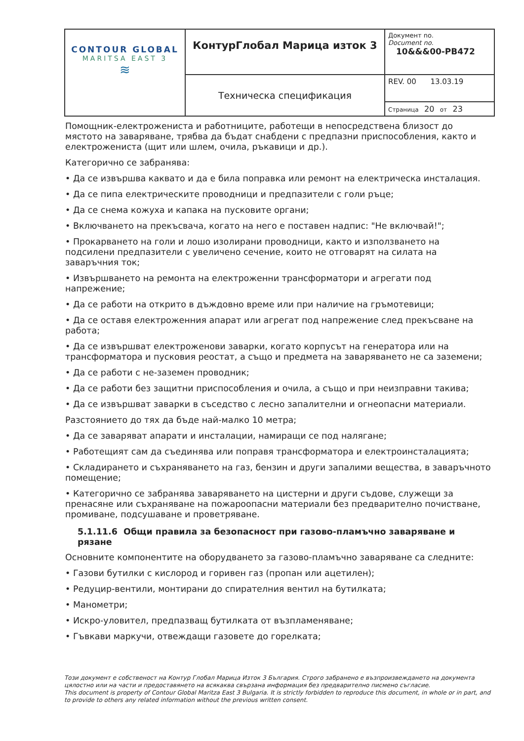| CONTOUR GLOBAL MARITSA EAST 3 ≋ | КонтурГлобал Марица изток 3 | Документ no. Document no. 10&&&00-PB472 |
| | Техническа спецификация | REV. 00 13.03.19 |
| | | Страница 20 от 23 |
Помощник-електрожениста и работниците, работещи в непосредствена близост до мястото на заваряване, трябва да бъдат снабдени с предпазни приспособления, както и електрожениста (щит или шлем, очила, ръкавици и др.).
Категорично се забранява:
• Да се извършва каквато и да е била поправка или ремонт на електрическа инсталация.
• Да се пипа електрическите проводници и предпазители с голи ръце;
• Да се снема кожуха и капака на пусковите органи;
• Включването на прекъсвача, когато на него е поставен надпис: "Не включвай!";
• Прокарването на голи и лошо изолирани проводници, както и използването на подсилени предпазители с увеличено сечение, които не отговарят на силата на заваръчния ток;
• Извършването на ремонта на електроженни трансформатори и агрегати под напрежение;
• Да се работи на открито в дъждовно време или при наличие на гръмотевици;
• Да се оставя електроженния апарат или агрегат под напрежение след прекъсване на работа;
• Да се извършват електроженови заварки, когато корпусът на генератора или на трансформатора и пусковия реостат, а също и предмета на заваряването не са заземени;
• Да се работи с не-заземен проводник;
• Да се работи без защитни приспособления и очила, а също и при неизправни такива;
• Да се извършват заварки в съседство с лесно запалителни и огнеопасни материали.
Разстоянието до тях да бъде най-малко 10 метра;
• Да се заваряват апарати и инсталации, намиращи се под налягане;
• Работещият сам да съединява или поправя трансформатора и електроинсталацията;
• Складирането и съхраняването на газ, бензин и други запалими вещества, в заваръчното помещение;
• Категорично се забранява заваряването на цистерни и други съдове, служещи за пренасяне или съхраняване на пожароопасни материали без предварително почистване, промиване, подсушаване и проветряване.
5.1.11.6 Общи правила за безопасност при газово-пламъчно заваряване и рязане
Основните компонентите на оборудването за газово-пламъчно заваряване са следните:
• Газови бутилки с кислород и горивен газ (пропан или ацетилен);
• Редуцир-вентили, монтирани до спирателния вентил на бутилката;
• Манометри;
• Искро-уловител, предпазващ бутилката от възпламеняване;
• Гъвкави маркучи, отвеждащи газовете до горелката;
Този документ е собственост на Контур Глобал Марица Изток 3 България. Строго забранено е възпроизвеждането на документа цялостно или на части и предоставянето на всякаква свързана информация без предварително писмено съгласие.
This document is property of Contour Global Maritza East 3 Bulgaria. It is strictly forbidden to reproduce this document, in whole or in part, and to provide to others any related information without the previous written consent.